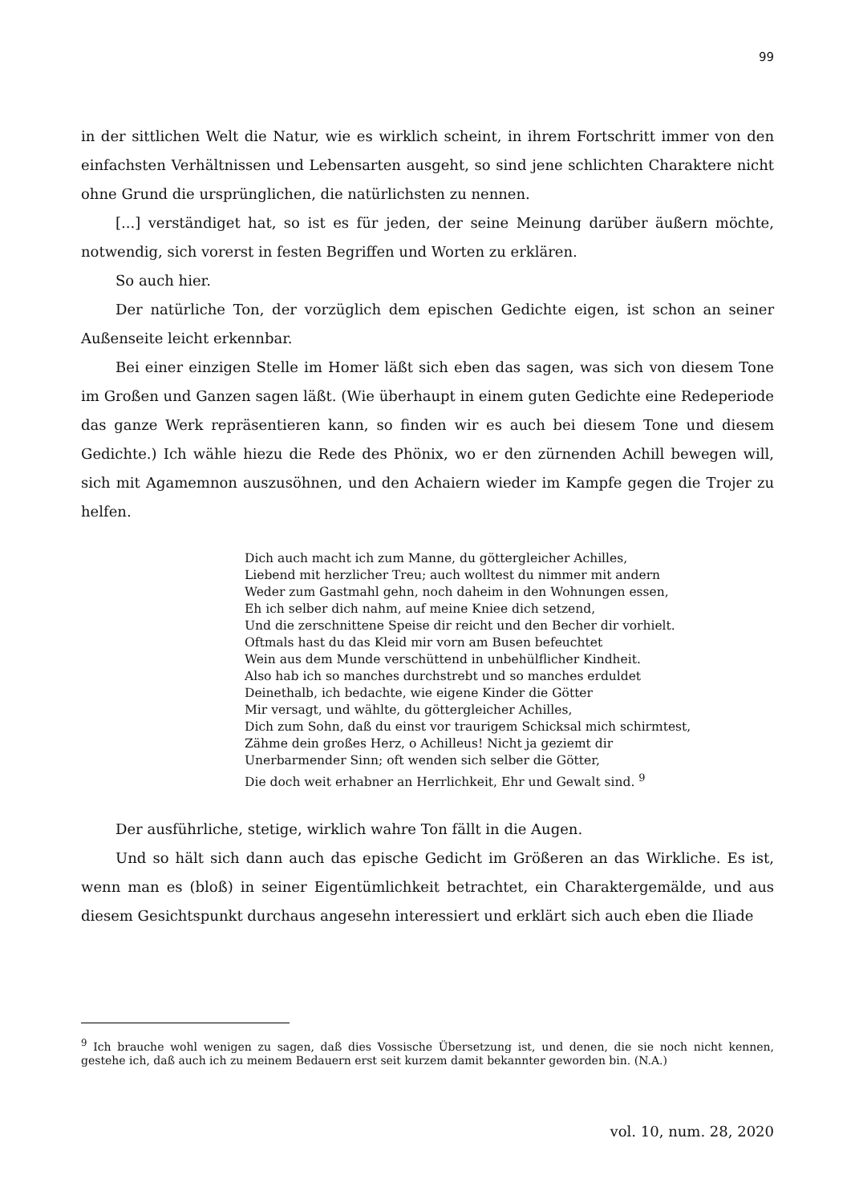99
in der sittlichen Welt die Natur, wie es wirklich scheint, in ihrem Fortschritt immer von den einfachsten Verhältnissen und Lebensarten ausgeht, so sind jene schlichten Charaktere nicht ohne Grund die ursprünglichen, die natürlichsten zu nennen.
[...] verständiget hat, so ist es für jeden, der seine Meinung darüber äußern möchte, notwendig, sich vorerst in festen Begriffen und Worten zu erklären.
So auch hier.
Der natürliche Ton, der vorzüglich dem epischen Gedichte eigen, ist schon an seiner Außenseite leicht erkennbar.
Bei einer einzigen Stelle im Homer läßt sich eben das sagen, was sich von diesem Tone im Großen und Ganzen sagen läßt. (Wie überhaupt in einem guten Gedichte eine Redeperiode das ganze Werk repräsentieren kann, so finden wir es auch bei diesem Tone und diesem Gedichte.) Ich wähle hiezu die Rede des Phönix, wo er den zürnenden Achill bewegen will, sich mit Agamemnon auszusöhnen, und den Achaiern wieder im Kampfe gegen die Trojer zu helfen.
Dich auch macht ich zum Manne, du göttergleicher Achilles,
Liebend mit herzlicher Treu; auch wolltest du nimmer mit andern
Weder zum Gastmahl gehn, noch daheim in den Wohnungen essen,
Eh ich selber dich nahm, auf meine Kniee dich setzend,
Und die zerschnittene Speise dir reicht und den Becher dir vorhielt.
Oftmals hast du das Kleid mir vorn am Busen befeuchtet
Wein aus dem Munde verschüttend in unbehülflicher Kindheit.
Also hab ich so manches durchstrebt und so manches erduldet
Deinethalb, ich bedachte, wie eigene Kinder die Götter
Mir versagt, und wählte, du göttergleicher Achilles,
Dich zum Sohn, daß du einst vor traurigem Schicksal mich schirmtest,
Zähme dein großes Herz, o Achilleus! Nicht ja geziemt dir
Unerbarmender Sinn; oft wenden sich selber die Götter,
Die doch weit erhabner an Herrlichkeit, Ehr und Gewalt sind. <sup>9</sup>
Der ausführliche, stetige, wirklich wahre Ton fällt in die Augen.
Und so hält sich dann auch das epische Gedicht im Größeren an das Wirkliche. Es ist, wenn man es (bloß) in seiner Eigentümlichkeit betrachtet, ein Charaktergemälde, und aus diesem Gesichtspunkt durchaus angesehn interessiert und erklärt sich auch eben die Iliade
<sup>9</sup> Ich brauche wohl wenigen zu sagen, daß dies Vossische Übersetzung ist, und denen, die sie noch nicht kennen, gestehe ich, daß auch ich zu meinem Bedauern erst seit kurzem damit bekannter geworden bin. (N.A.)
vol. 10, num. 28, 2020